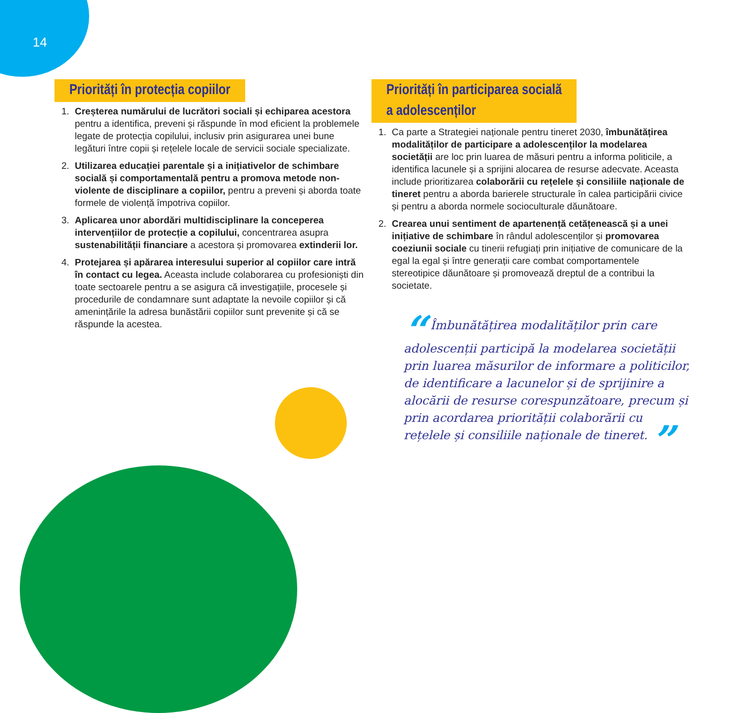14
Priorități în protecția copiilor
1. Creșterea numărului de lucrători sociali și echiparea acestora pentru a identifica, preveni și răspunde în mod eficient la problemele legate de protecția copilului, inclusiv prin asigurarea unei bune legături între copii și rețelele locale de servicii sociale specializate.
2. Utilizarea educației parentale și a inițiativelor de schimbare socială și comportamentală pentru a promova metode non-violente de disciplinare a copiilor, pentru a preveni și aborda toate formele de violență împotriva copiilor.
3. Aplicarea unor abordări multidisciplinare la conceperea intervențiilor de protecție a copilului, concentrarea asupra sustenabilității financiare a acestora și promovarea extinderii lor.
4. Protejarea și apărarea interesului superior al copiilor care intră în contact cu legea. Aceasta include colaborarea cu profesioniști din toate sectoarele pentru a se asigura că investigațiile, procesele și procedurile de condamnare sunt adaptate la nevoile copiilor și că amenințările la adresa bunăstării copiilor sunt prevenite și că se răspunde la acestea.
Priorități în participarea socială
a adolescenților
1. Ca parte a Strategiei naționale pentru tineret 2030, îmbunătățirea modalităților de participare a adolescenților la modelarea societății are loc prin luarea de măsuri pentru a informa politicile, a identifica lacunele și a sprijini alocarea de resurse adecvate. Aceasta include prioritizarea colaborării cu rețelele și consiliile naționale de tineret pentru a aborda barierele structurale în calea participării civice și pentru a aborda normele socioculturale dăunătoare.
2. Crearea unui sentiment de apartenență cetățenească și a unei inițiative de schimbare în rândul adolescenților și promovarea coeziunii sociale cu tinerii refugiați prin inițiative de comunicare de la egal la egal și între generații care combat comportamentele stereotipice dăunătoare și promovează dreptul de a contribui la societate.
“ Îmbunătățirea modalităților prin care adolescenții participă la modelarea societății prin luarea măsurilor de informare a politicilor, de identificare a lacunelor și de sprijinire a alocării de resurse corespunzătoare, precum și prin acordarea priorității colaborării cu rețelele și consiliile naționale de tineret. ”